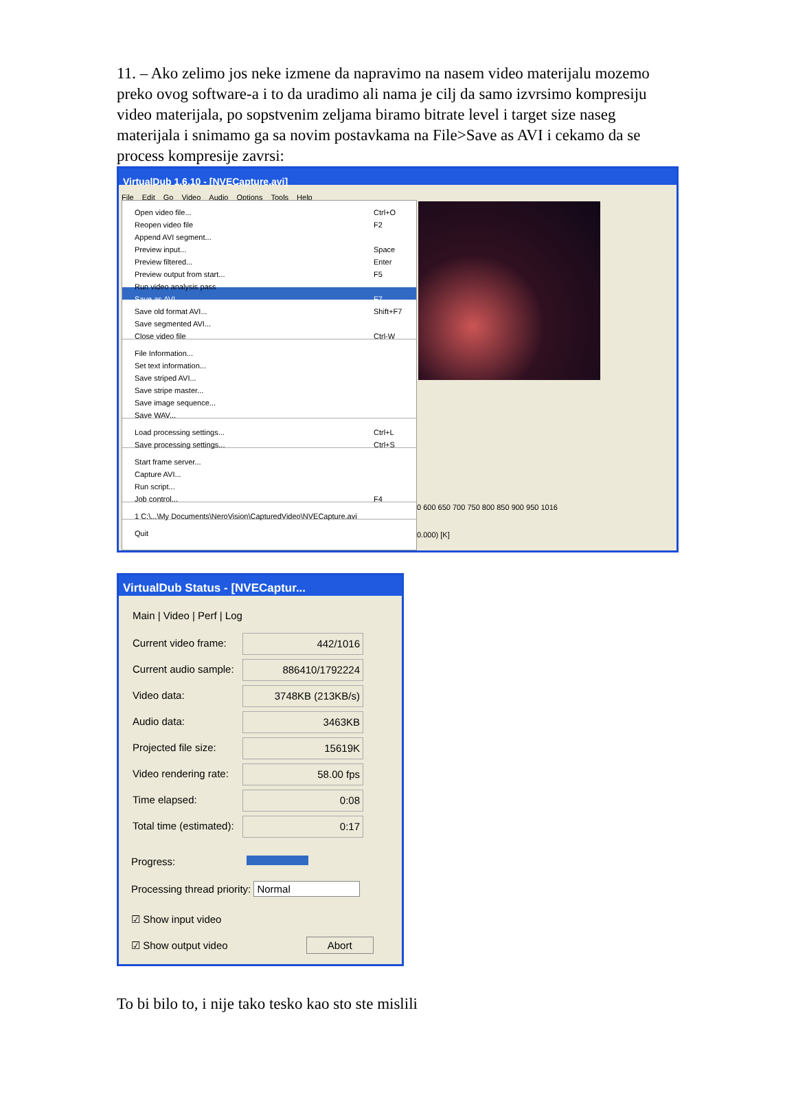11. – Ako zelimo jos neke izmene da napravimo na nasem video materijalu mozemo preko ovog software-a i to da uradimo ali nama je cilj da samo izvrsimo kompresiju video materijala, po sopstvenim zeljama biramo bitrate level i target size naseg materijala i snimamo ga sa novim postavkama na File>Save as AVI i cekamo da se process kompresije zavrsi:
VirtualDub 1.6.10 - [NVECapture.avi]
File Edit Go Video Audio Options Tools Help
Open video file... Ctrl+O
Reopen video file F2
Append AVI segment...
Preview input... Space
Preview filtered... Enter
Preview output from start... F5
Run video analysis pass
Save as AVI... F7
Save old format AVI... Shift+F7
Save segmented AVI...
Close video file Ctrl-W
File Information...
Set text information...
Save striped AVI...
Save stripe master...
Save image sequence...
Save WAV...
Load processing settings... Ctrl+L
Save processing settings... Ctrl+S
Start frame server...
Capture AVI...
Run script...
Job control... F4
1 C:\...\My Documents\NeroVision\CapturedVideo\NVECapture.avi
Quit
0 600 650 700 750 800 850 900 950 1016
0.000) [K]
VirtualDub Status - [NVECaptur...
Main | Video | Perf | Log
Current video frame: 442/1016
Current audio sample: 886410/1792224
Video data: 3748KB (213KB/s)
Audio data: 3463KB
Projected file size: 15619K
Video rendering rate: 58.00 fps
Time elapsed: 0:08
Total time (estimated): 0:17
Progress:
Processing thread priority: Normal
☑ Show input video
☑ Show output video Abort
To bi bilo to, i nije tako tesko kao sto ste mislili